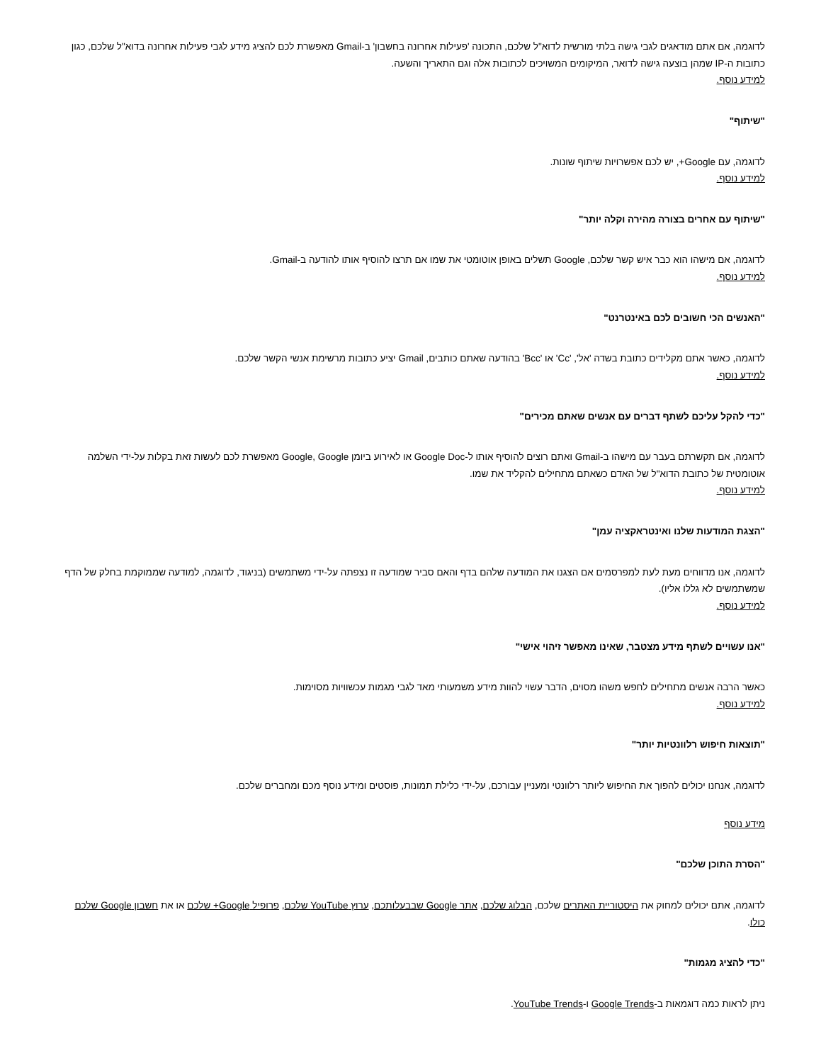לדוגמה, אם אתם מודאגים לגבי גישה בלתי מורשית לדוא"ל שלכם, התכונה 'פעילות אחרונה בחשבון' ב-Gmail מאפשרת לכם להציג מידע לגבי פעילות אחרונה בדוא"ל שלכם, כגון כתובות ה-IP שמהן בוצעה גישה לדואר, המיקומים המשויכים לכתובות אלה וגם התאריך והשעה.
למידע נוסף.
"שיתוף"
לדוגמה, עם Google+, יש לכם אפשרויות שיתוף שונות.
למידע נוסף.
"שיתוף עם אחרים בצורה מהירה וקלה יותר"
לדוגמה, אם מישהו הוא כבר איש קשר שלכם, Google תשלים באופן אוטומטי את שמו אם תרצו להוסיף אותו להודעה ב-Gmail.
למידע נוסף.
"האנשים הכי חשובים לכם באינטרנט"
לדוגמה, כאשר אתם מקלידים כתובת בשדה 'אל', 'Cc' או 'Bcc' בהודעה שאתם כותבים, Gmail יציע כתובות מרשימת אנשי הקשר שלכם.
למידע נוסף.
"כדי להקל עליכם לשתף דברים עם אנשים שאתם מכירים"
לדוגמה, אם תקשרתם בעבר עם מישהו ב-Gmail ואתם רוצים להוסיף אותו ל-Google Doc או לאירוע ביומן Google, Google מאפשרת לכם לעשות זאת בקלות על-ידי השלמה אוטומטית של כתובת הדוא"ל של האדם כשאתם מתחילים להקליד את שמו.
למידע נוסף.
"הצגת המודעות שלנו ואינטראקציה עמן"
לדוגמה, אנו מדווחים מעת לעת למפרסמים אם הצגנו את המודעה שלהם בדף והאם סביר שמודעה זו נצפתה על-ידי משתמשים (בניגוד, לדוגמה, למודעה שממוקמת בחלק של הדף שמשתמשים לא גללו אליו).
למידע נוסף.
"אנו עשויים לשתף מידע מצטבר, שאינו מאפשר זיהוי אישי"
כאשר הרבה אנשים מתחילים לחפש משהו מסוים, הדבר עשוי להוות מידע משמעותי מאד לגבי מגמות עכשוויות מסוימות.
למידע נוסף.
"תוצאות חיפוש רלוונטיות יותר"
לדוגמה, אנחנו יכולים להפוך את החיפוש ליותר רלוונטי ומעניין עבורכם, על-ידי כלילת תמונות, פוסטים ומידע נוסף מכם ומחברים שלכם.
מידע נוסף
"הסרת התוכן שלכם"
לדוגמה, אתם יכולים למחוק את היסטוריית האתרים שלכם, הבלוג שלכם, אתר Google שבבעלותכם, ערוץ YouTube שלכם, פרופיל Google+ שלכם או את חשבון Google שלכם כולו.
"כדי להציג מגמות"
ניתן לראות כמה דוגמאות ב-Google Trends ו-YouTube Trends.